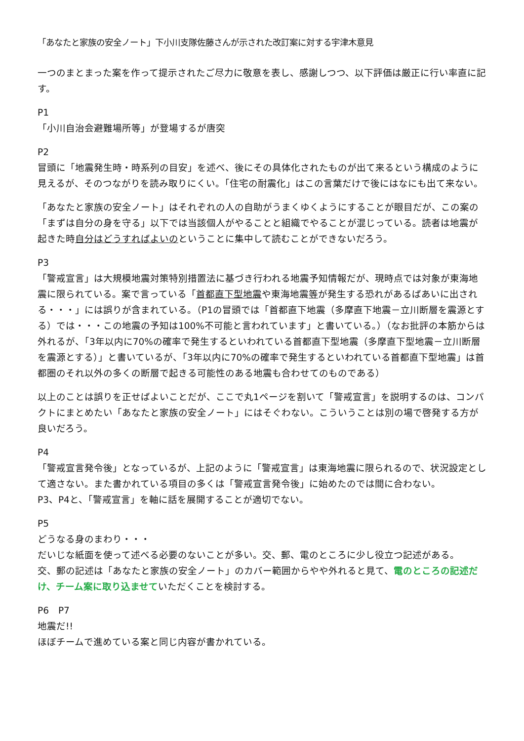「あなたと家族の安全ノート」下小川支隊佐藤さんが示された改訂案に対する宇津木意見
一つのまとまった案を作って提示されたご尽力に敬意を表し、感謝しつつ、以下評価は厳正に行い率直に記す。
P1
「小川自治会避難場所等」が登場するが唐突
P2
冒頭に「地震発生時・時系列の目安」を述べ、後にその具体化されたものが出て来るという構成のように見えるが、そのつながりを読み取りにくい。「住宅の耐震化」はこの言葉だけで後にはなにも出て来ない。
「あなたと家族の安全ノート」はそれぞれの人の自助がうまくゆくようにすることが眼目だが、この案の「まずは自分の身を守る」以下では当該個人がやることと組織でやることが混じっている。読者は地震が起きた時自分はどうすればよいのということに集中して読むことができないだろう。
P3
「警戒宣言」は大規模地震対策特別措置法に基づき行われる地震予知情報だが、現時点では対象が東海地震に限られている。案で言っている「首都直下型地震や東海地震等が発生する恐れがあるばあいに出される・・・」には誤りが含まれている。（P1の冒頭では「首都直下地震（多摩直下地震－立川断層を震源とする）では・・・この地震の予知は100%不可能と言われています」と書いている。）（なお批評の本筋からは外れるが、「3年以内に70%の確率で発生するといわれている首都直下型地震（多摩直下型地震－立川断層を震源とする）」と書いているが、「3年以内に70%の確率で発生するといわれている首都直下型地震」は首都圏のそれ以外の多くの断層で起きる可能性のある地震も合わせてのものである）
以上のことは誤りを正せばよいことだが、ここで丸1ページを割いて「警戒宣言」を説明するのは、コンパクトにまとめたい「あなたと家族の安全ノート」にはそぐわない。こういうことは別の場で啓発する方が良いだろう。
P4
「警戒宣言発令後」となっているが、上記のように「警戒宣言」は東海地震に限られるので、状況設定として適さない。また書かれている項目の多くは「警戒宣言発令後」に始めたのでは間に合わない。
P3、P4と、「警戒宣言」を軸に話を展開することが適切でない。
P5
どうなる身のまわり・・・
だいじな紙面を使って述べる必要のないことが多い。交、郵、電のところに少し役立つ記述がある。
交、郵の記述は「あなたと家族の安全ノート」のカバー範囲からやや外れると見て、電のところの記述だけ、チーム案に取り込ませていただくことを検討する。
P6　P7
地震だ!!
ほぼチームで進めている案と同じ内容が書かれている。